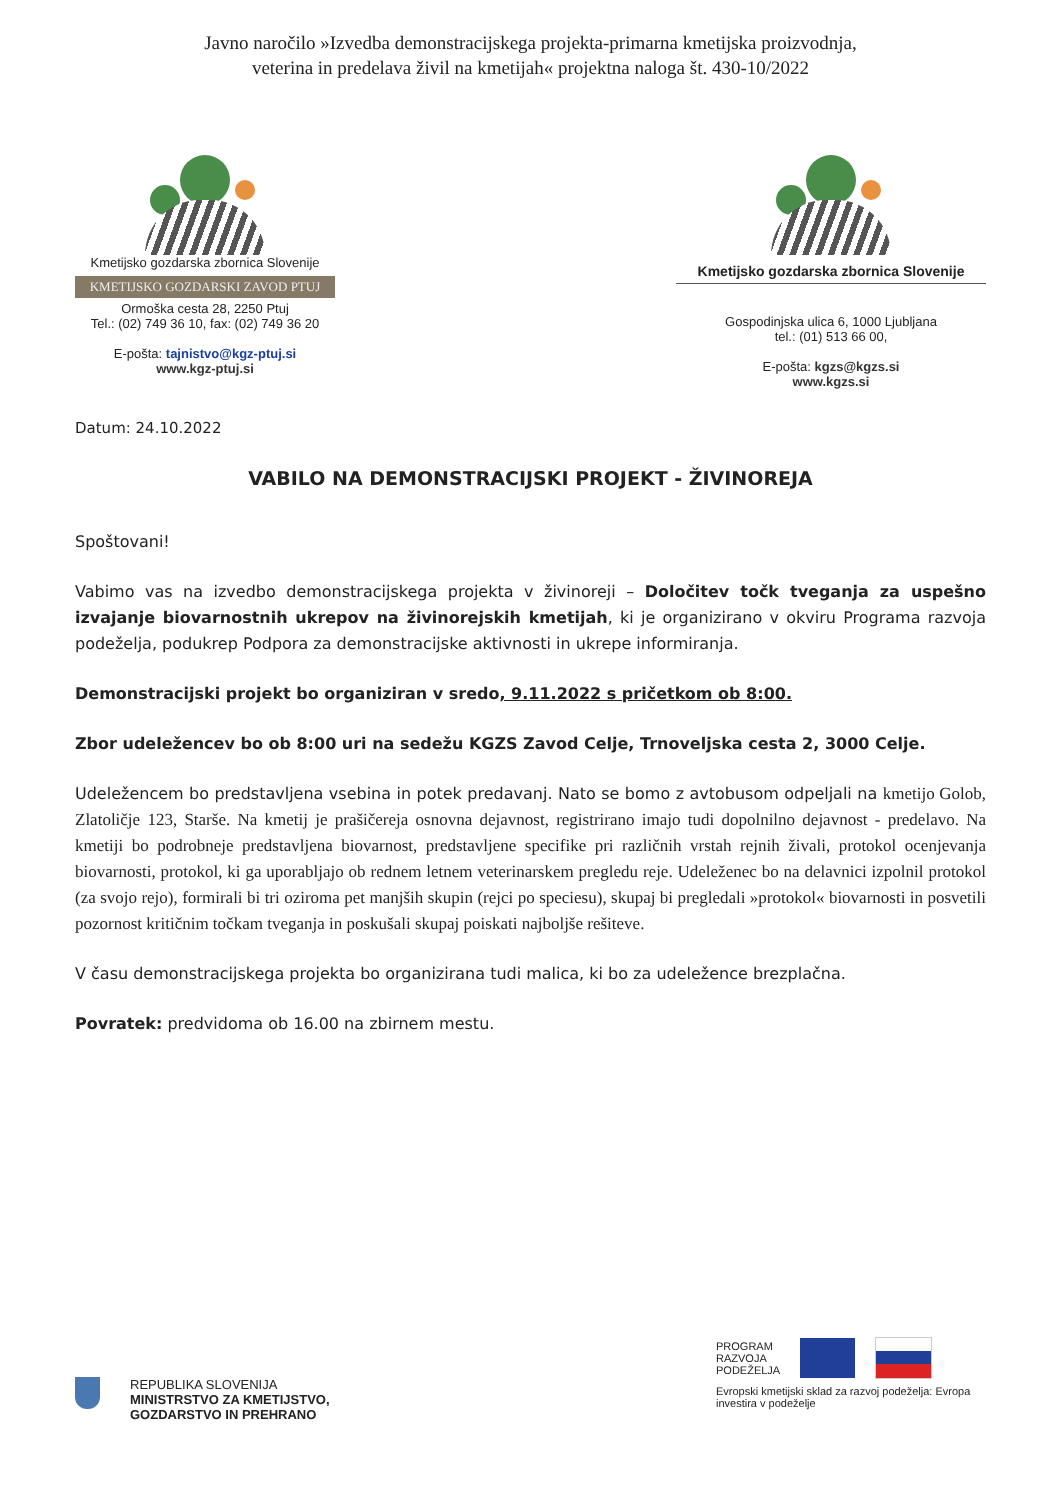Javno naročilo »Izvedba demonstracijskega projekta-primarna kmetijska proizvodnja,
veterina in predelava živil na kmetijah« projektna naloga št. 430-10/2022
Kmetijsko gozdarska zbornica Slovenije
KMETIJSKO GOZDARSKI ZAVOD PTUJ
Ormoška cesta 28, 2250 Ptuj
Tel.: (02) 749 36 10, fax: (02) 749 36 20
E-pošta: tajnistvo@kgz-ptuj.si
www.kgz-ptuj.si
Kmetijsko gozdarska zbornica Slovenije
Gospodinjska ulica 6, 1000 Ljubljana
tel.: (01) 513 66 00,
E-pošta: kgzs@kgzs.si
www.kgzs.si
Datum: 24.10.2022
VABILO NA DEMONSTRACIJSKI PROJEKT - ŽIVINOREJA
Spoštovani!
Vabimo vas na izvedbo demonstracijskega projekta v živinoreji – Določitev točk tveganja za uspešno izvajanje biovarnostnih ukrepov na živinorejskih kmetijah, ki je organizirano v okviru Programa razvoja podeželja, podukrep Podpora za demonstracijske aktivnosti in ukrepe informiranja.
Demonstracijski projekt bo organiziran v sredo, 9.11.2022 s pričetkom ob 8:00.
Zbor udeležencev bo ob 8:00 uri na sedežu KGZS Zavod Celje, Trnoveljska cesta 2, 3000 Celje.
Udeležencem bo predstavljena vsebina in potek predavanj. Nato se bomo z avtobusom odpeljali na kmetijo Golob, Zlatoličje 123, Starše. Na kmetij je prašičereja osnovna dejavnost, registrirano imajo tudi dopolnilno dejavnost - predelavo. Na kmetiji bo podrobneje predstavljena biovarnost, predstavljene specifike pri različnih vrstah rejnih živali, protokol ocenjevanja biovarnosti, protokol, ki ga uporabljajo ob rednem letnem veterinarskem pregledu reje. Udeleženec bo na delavnici izpolnil protokol (za svojo rejo), formirali bi tri oziroma pet manjših skupin (rejci po speciesu), skupaj bi pregledali »protokol« biovarnosti in posvetili pozornost kritičnim točkam tveganja in poskušali skupaj poiskati najboljše rešiteve.
V času demonstracijskega projekta bo organizirana tudi malica, ki bo za udeležence brezplačna.
Povratek: predvidoma ob 16.00 na zbirnem mestu.
REPUBLIKA SLOVENIJA
MINISTRSTVO ZA KMETIJSTVO,
GOZDARSTVO IN PREHRANO
PROGRAM
RAZVOJA
PODEŽELJA
Evropski kmetijski sklad za razvoj podeželja: Evropa investira v podeželje